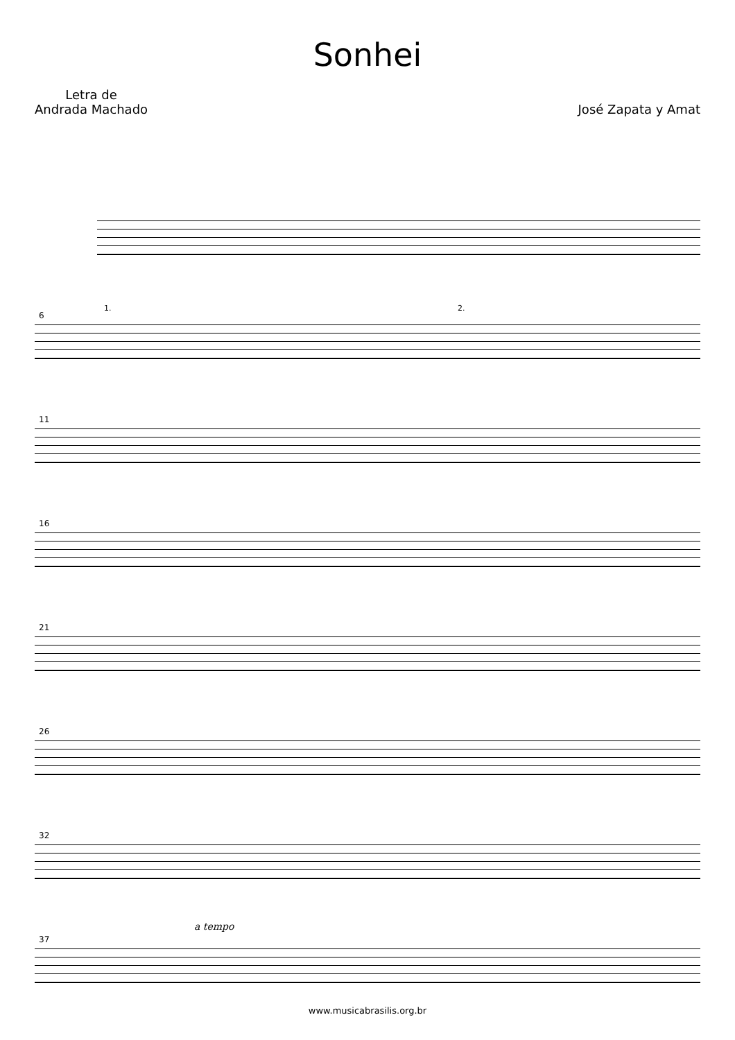Sonhei
Letra de
Andrada Machado
José Zapata y Amat
6
1. 2.
11
16
21
26
32
37
a tempo
www.musicabrasilis.org.br